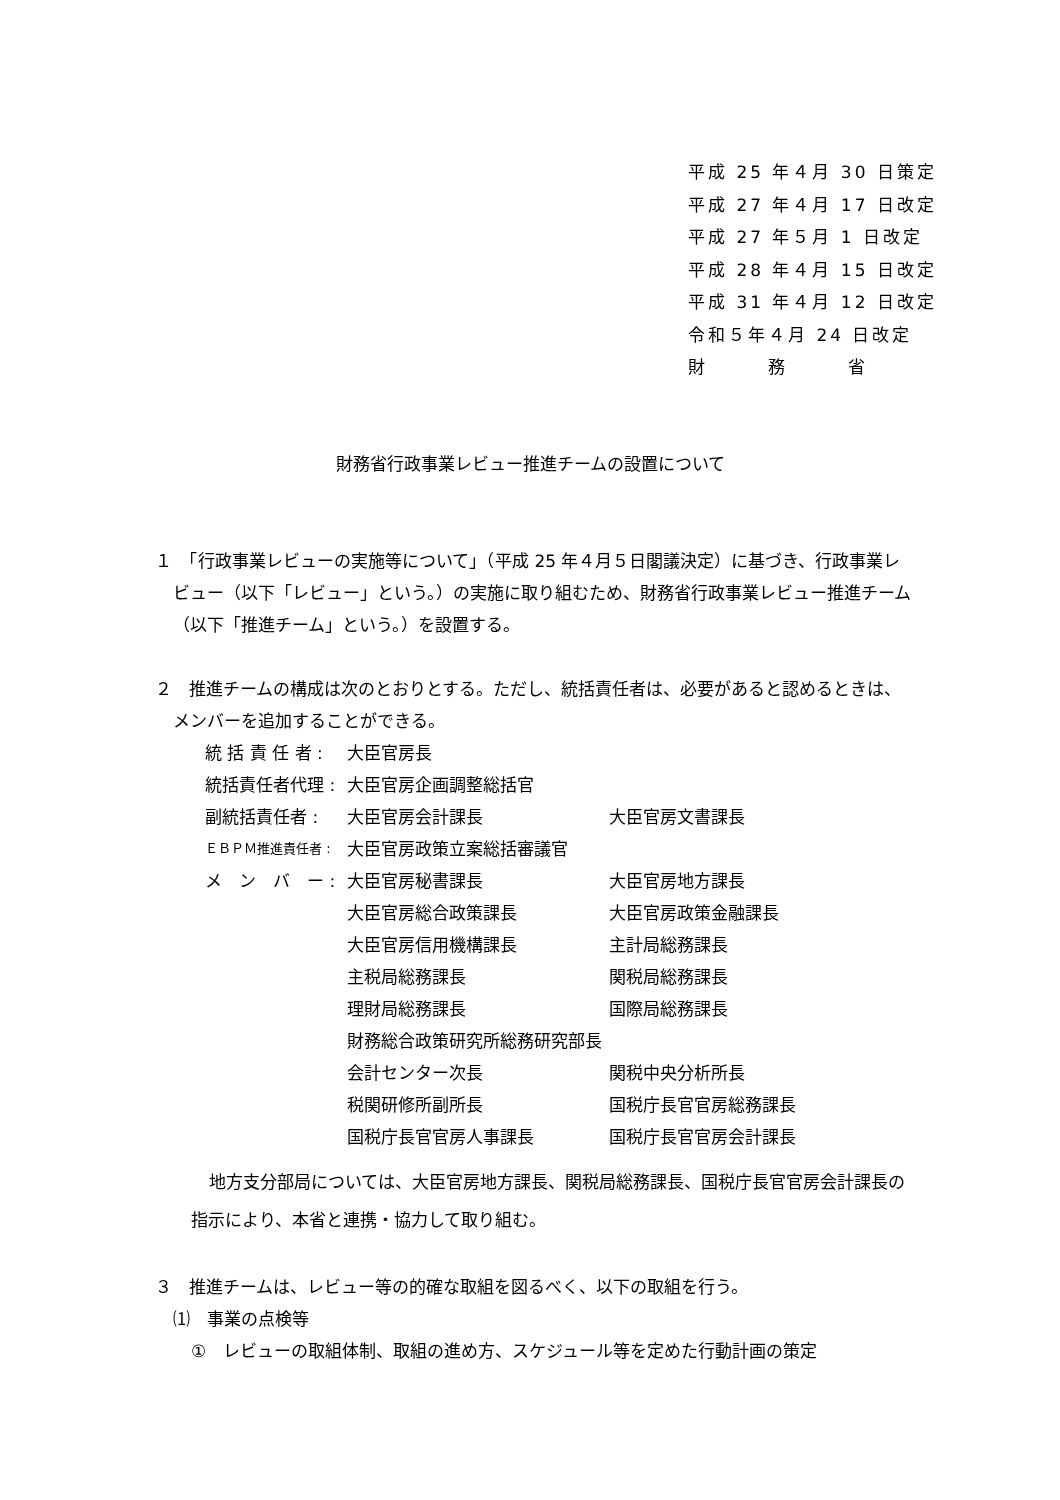平成 25 年４月 30 日策定
平成 27 年４月 17 日改定
平成 27 年５月 1 日改定
平成 28 年４月 15 日改定
平成 31 年４月 12 日改定
令和５年４月 24 日改定
財　　　務　　　省
財務省行政事業レビュー推進チームの設置について
１　「行政事業レビューの実施等について」（平成 25 年４月５日閣議決定）に基づき、行政事業レビュー（以下「レビュー」という。）の実施に取り組むため、財務省行政事業レビュー推進チーム（以下「推進チーム」という。）を設置する。
２　推進チームの構成は次のとおりとする。ただし、統括責任者は、必要があると認めるときは、メンバーを追加することができる。
| 統 括 責 任 者 : | 大臣官房長 | |
| 統括責任者代理 : | 大臣官房企画調整総括官 | |
| 副統括責任者 : | 大臣官房会計課長 | 大臣官房文書課長 |
| ＥＢＰＭ推進責任者 : | 大臣官房政策立案総括審議官 | |
| メ ン バ ー : | 大臣官房秘書課長 | 大臣官房地方課長 |
| | 大臣官房総合政策課長 | 大臣官房政策金融課長 |
| | 大臣官房信用機構課長 | 主計局総務課長 |
| | 主税局総務課長 | 関税局総務課長 |
| | 理財局総務課長 | 国際局総務課長 |
| | 財務総合政策研究所総務研究部長 | |
| | 会計センター次長 | 関税中央分析所長 |
| | 税関研修所副所長 | 国税庁長官官房総務課長 |
| | 国税庁長官官房人事課長 | 国税庁長官官房会計課長 |
地方支分部局については、大臣官房地方課長、関税局総務課長、国税庁長官官房会計課長の指示により、本省と連携・協力して取り組む。
３　推進チームは、レビュー等の的確な取組を図るべく、以下の取組を行う。
⑴　事業の点検等
①　レビューの取組体制、取組の進め方、スケジュール等を定めた行動計画の策定